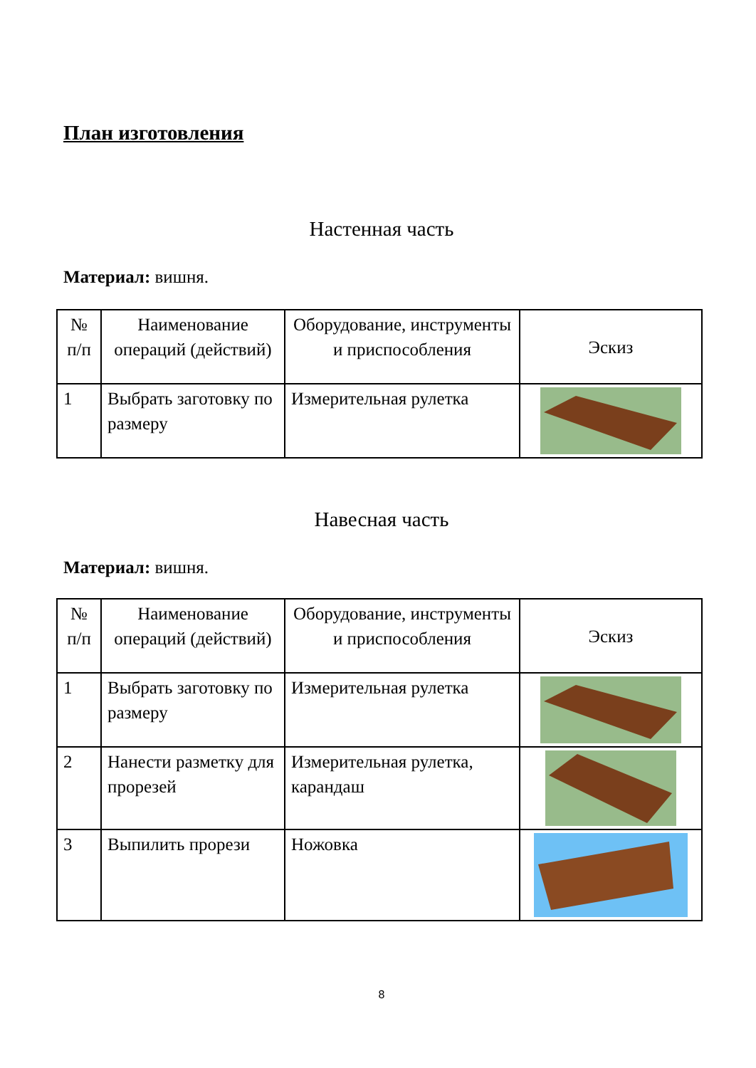План изготовления
Настенная часть
Материал: вишня.
| № п/п | Наименование операций (действий) | Оборудование, инструменты и приспособления | Эскиз |
| --- | --- | --- | --- |
| 1 | Выбрать заготовку по размеру | Измерительная рулетка | |
Навесная часть
Материал: вишня.
| № п/п | Наименование операций (действий) | Оборудование, инструменты и приспособления | Эскиз |
| --- | --- | --- | --- |
| 1 | Выбрать заготовку по размеру | Измерительная рулетка | |
| 2 | Нанести разметку для прорезей | Измерительная рулетка, карандаш | |
| 3 | Выпилить прорези | Ножовка | |
8